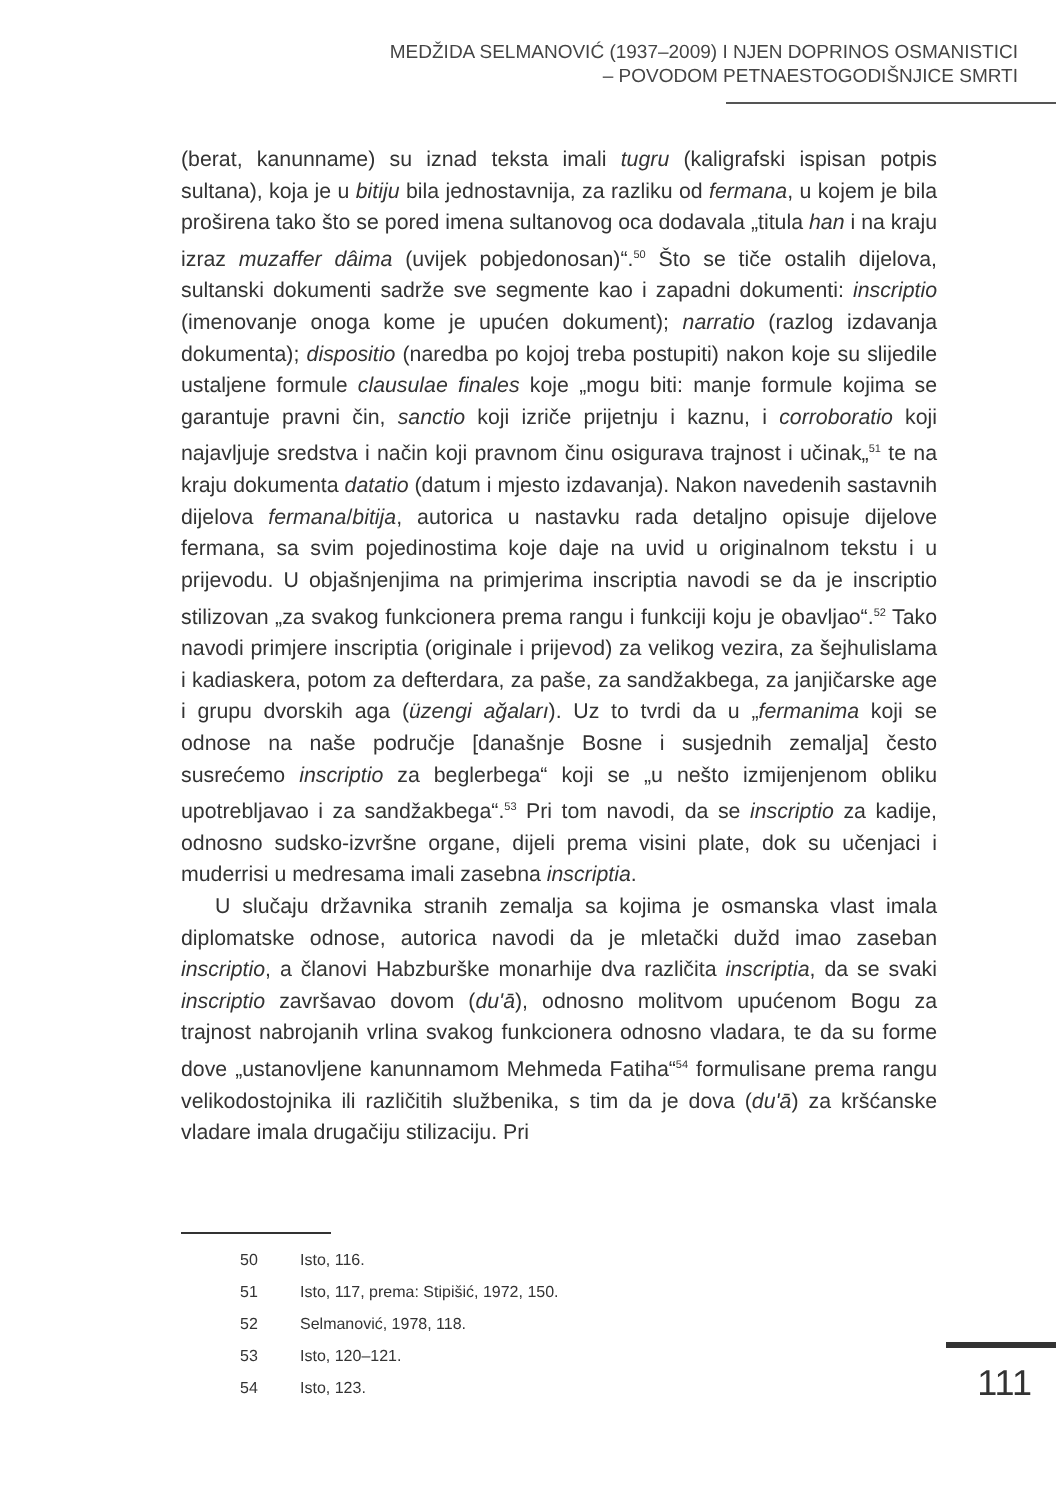MEDŽIDA SELMANOVIĆ (1937–2009) I NJEN DOPRINOS OSMANISTICI
– POVODOM PETNAESTOGODIŠNJICE SMRTI
(berat, kanunname) su iznad teksta imali tugru (kaligrafski ispisan potpis sultana), koja je u bitiju bila jednostavnija, za razliku od fermana, u kojem je bila proširena tako što se pored imena sultanovog oca dodavala „titula han i na kraju izraz muzaffer dâima (uvijek pobjedonosan)“.<sup>50</sup> Što se tiče ostalih dijelova, sultanski dokumenti sadrže sve segmente kao i zapadni dokumenti: inscriptio (imenovanje onoga kome je upućen dokument); narratio (razlog izdavanja dokumenta); dispositio (naredba po kojoj treba postupiti) nakon koje su slijedile ustaljene formule clausulae finales koje „mogu biti: manje formule kojima se garantuje pravni čin, sanctio koji izriče prijetnju i kaznu, i corroboratio koji najavljuje sredstva i način koji pravnom činu osigurava trajnost i učinak„<sup>51</sup> te na kraju dokumenta datatio (datum i mjesto izdavanja). Nakon navedenih sastavnih dijelova fermana/bitija, autorica u nastavku rada detaljno opisuje dijelove fermana, sa svim pojedinostima koje daje na uvid u originalnom tekstu i u prijevodu. U objašnjenjima na primjerima inscriptia navodi se da je inscriptio stilizovan „za svakog funkcionera prema rangu i funkciji koju je obavljao“.<sup>52</sup> Tako navodi primjere inscriptia (originale i prijevod) za velikog vezira, za šejhulislama i kadiaskera, potom za defterdara, za paše, za sandžakbega, za janjičarske age i grupu dvorskih aga (üzengi ağaları). Uz to tvrdi da u „fermanima koji se odnose na naše područje [današnje Bosne i susjednih zemalja] često susrećemo inscriptio za beglerbega“ koji se „u nešto izmijenjenom obliku upotrebljavao i za sandžakbega“.<sup>53</sup> Pri tom navodi, da se inscriptio za kadije, odnosno sudsko-izvršne organe, dijeli prema visini plate, dok su učenjaci i muderrisi u medresama imali zasebna inscriptia.
U slučaju državnika stranih zemalja sa kojima je osmanska vlast imala diplomatske odnose, autorica navodi da je mletački dužd imao zaseban inscriptio, a članovi Habzburške monarhije dva različita inscriptia, da se svaki inscriptio završavao dovom (du'ā), odnosno molitvom upućenom Bogu za trajnost nabrojanih vrlina svakog funkcionera odnosno vladara, te da su forme dove „ustanovljene kanunnamom Mehmeda Fatiha“<sup>54</sup> formulisane prema rangu velikodostojnika ili različitih službenika, s tim da je dova (du'ā) za kršćanske vladare imala drugačiju stilizaciju. Pri
50 Isto, 116.
51 Isto, 117, prema: Stipišić, 1972, 150.
52 Selmanović, 1978, 118.
53 Isto, 120–121.
54 Isto, 123.
111